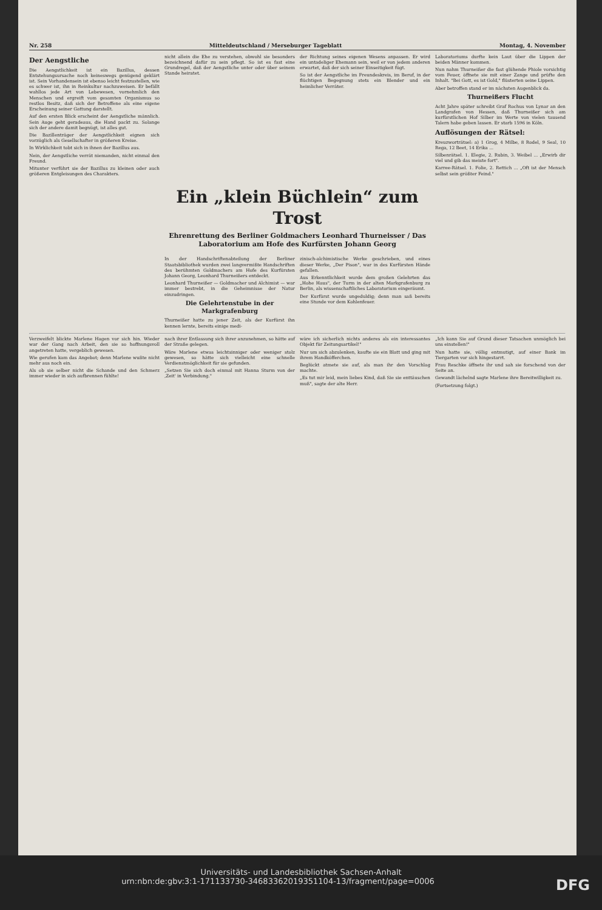Nr. 258 Mitteldeutschland / Merseburger Tageblatt Montag, 4. November
Der Aengstliche
Die Aengstlichkeit ist ein Bazillus, dessen Entstehungsursache noch keineswegs genügend geklärt ist. Sein Vorhandensein ist ebenso leicht festzustellen, wie es schwer ist, ihn in Reinkultur nachzuweisen. Er befällt wahllos jede Art von Lebewesen, vornehmlich den Menschen und ergreift vom gesamten Organismus so restlos Besitz, daß sich der Betroffene als eine eigene Erscheinung seiner Gattung darstellt.
Auf den ersten Blick erscheint der Aengstliche männlich. Sein Auge geht geradeaus, die Hand packt zu. Solange sich der andere damit begnügt, ist alles gut.
Die Bazillenträger der Aengstlichkeit eignen sich vorzüglich als Gesellschafter in größeren Kreise.
In Wirklichkeit tobt sich in ihnen der Bazillus aus.
Nein, der Aengstliche verrät niemanden, nicht einmal den Freund.
Mitunter verführt sie der Bazillus zu kleinen oder auch größeren Entgleisungen des Charakters.
nicht allein die Ehe zu verstehen, obwohl sie besonders bezeichnend dafür zu sein pflegt. So ist es fast eine Grundregel, daß der Aengstliche unter oder über seinem Stande heiratet.
der Richtung seines eigenen Wesens anpassen. Er wird ein untadeliger Ehemann sein, weil er von jedem anderen erwartet, daß der sich seiner Einseitigkeit fügt.
So ist der Aengstliche im Freundeskreis, im Beruf, in der flüchtigen Begegnung stets ein Blender und ein heimlicher Verräter.
Laboratoriums durfte kein Laut über die Lippen der beiden Männer kommen.
Nun nahm Thurneißer die fast glühende Phiole vorsichtig vom Feuer, öffnete sie mit einer Zange und prüfte den Inhalt. "Bei Gott, es ist Gold," flüsterten seine Lippen.
Aber betroffen stand er im nächsten Augenblick da.
Thurneißers Flucht
Acht Jahre später schreibt Graf Rochus von Lynar an den Landgrafen von Hessen, daß Thurneißer sich am kurfürstlichen Hof Silber im Werte von vielen tausend Talern habe geben lassen. Er starb 1596 in Köln.
Auflösungen der Rätsel:
Kreuzworträtsel: a) 1 Grog, 4 Milbe, 8 Rodel, 9 Seal, 10 Rega, 12 Beet, 14 Erika ...
Silbenrätsel. 1. Elegie, 2. Rubin, 3. Weibel ... „Erwirb dir viel und gib das meiste fort".
Karree-Rätsel. 1. Folie, 2. Rettich ... „Oft ist der Mensch selbst sein größter Feind."
Ein „klein Büchlein“ zum Trost
Ehrenrettung des Berliner Goldmachers Leonhard Thurneisser / Das Laboratorium am Hofe des Kurfürsten Johann Georg
In der Handschriftenabteilung der Berliner Staatsbibliothek wurden zwei langvermißte Handschriften des berühmten Goldmachers am Hofe des Kurfürsten Johann Georg, Leonhard Thurneißers entdeckt.
Leonhard Thurneißer — Goldmacher und Alchimist — war immer bestrebt, in die Geheimnisse der Natur einzudringen.
Die Gelehrtenstube in der Markgrafenburg
Thurneißer hatte zu jener Zeit, als der Kurfürst ihn kennen lernte, bereits einige medi-
zinisch-alchimistische Werke geschrieben, und eines dieser Werke, „Der Pison", war in des Kurfürsten Hände gefallen.
Aus Erkenntlichkeit wurde dem großen Gelehrten das „Hohe Haus", der Turm in der alten Markgrafenburg zu Berlin, als wissenschaftliches Laboratorium eingeräumt.
Der Kurfürst wurde ungeduldig; denn man saß bereits eine Stunde vor dem Kohlenfeuer.
Verzweifelt blickte Marlene Hagen vor sich hin. Wieder war der Gang nach Arbeit, den sie so hoffnungsvoll angetreten hatte, vergeblich gewesen.
Wie gerufen kam das Angebot; denn Marlene wußte nicht mehr aus noch ein.
Als ob sie selber nicht die Schande und den Schmerz immer wieder in sich aufbrennen fühlte!
nach ihrer Entlassung sich ihrer anzunehmen, so hätte auf der Straße gelegen.
Wäre Marlene etwas leichtsinniger oder weniger stolz gewesen, so hätte sich vielleicht eine schnelle Verdienstmöglichkeit für sie gefunden.
„Setzen Sie sich doch einmal mit Hanna Sturm von der ‚Zeit' in Verbindung."
wäre ich sicherlich nichts anderes als ein interessantes Objekt für Zeitungsartikel!"
Nur um sich abzulenken, kaufte sie ein Blatt und ging mit ihrem Handköfferchen.
Beglückt atmete sie auf, als man ihr den Vorschlag machte.
„Es tut mir leid, mein liebes Kind, daß Sie sie enttäuschen muß", sagte der alte Herr.
„Ich kann Sie auf Grund dieser Tatsachen unmöglich bei uns einstellen!"
Nun hatte sie, völlig entmutigt, auf einer Bank im Tiergarten vor sich hingestarrt.
Frau Reschke öffnete ihr und sah sie forschend von der Seite an.
Gewandt lächelnd sagte Marlene ihre Bereitwilligkeit zu.
(Fortsetzung folgt.)
Universitäts- und Landesbibliothek Sachsen-Anhalt
urn:nbn:de:gbv:3:1-171133730-34683362019351104-13/fragment/page=0006 DFG